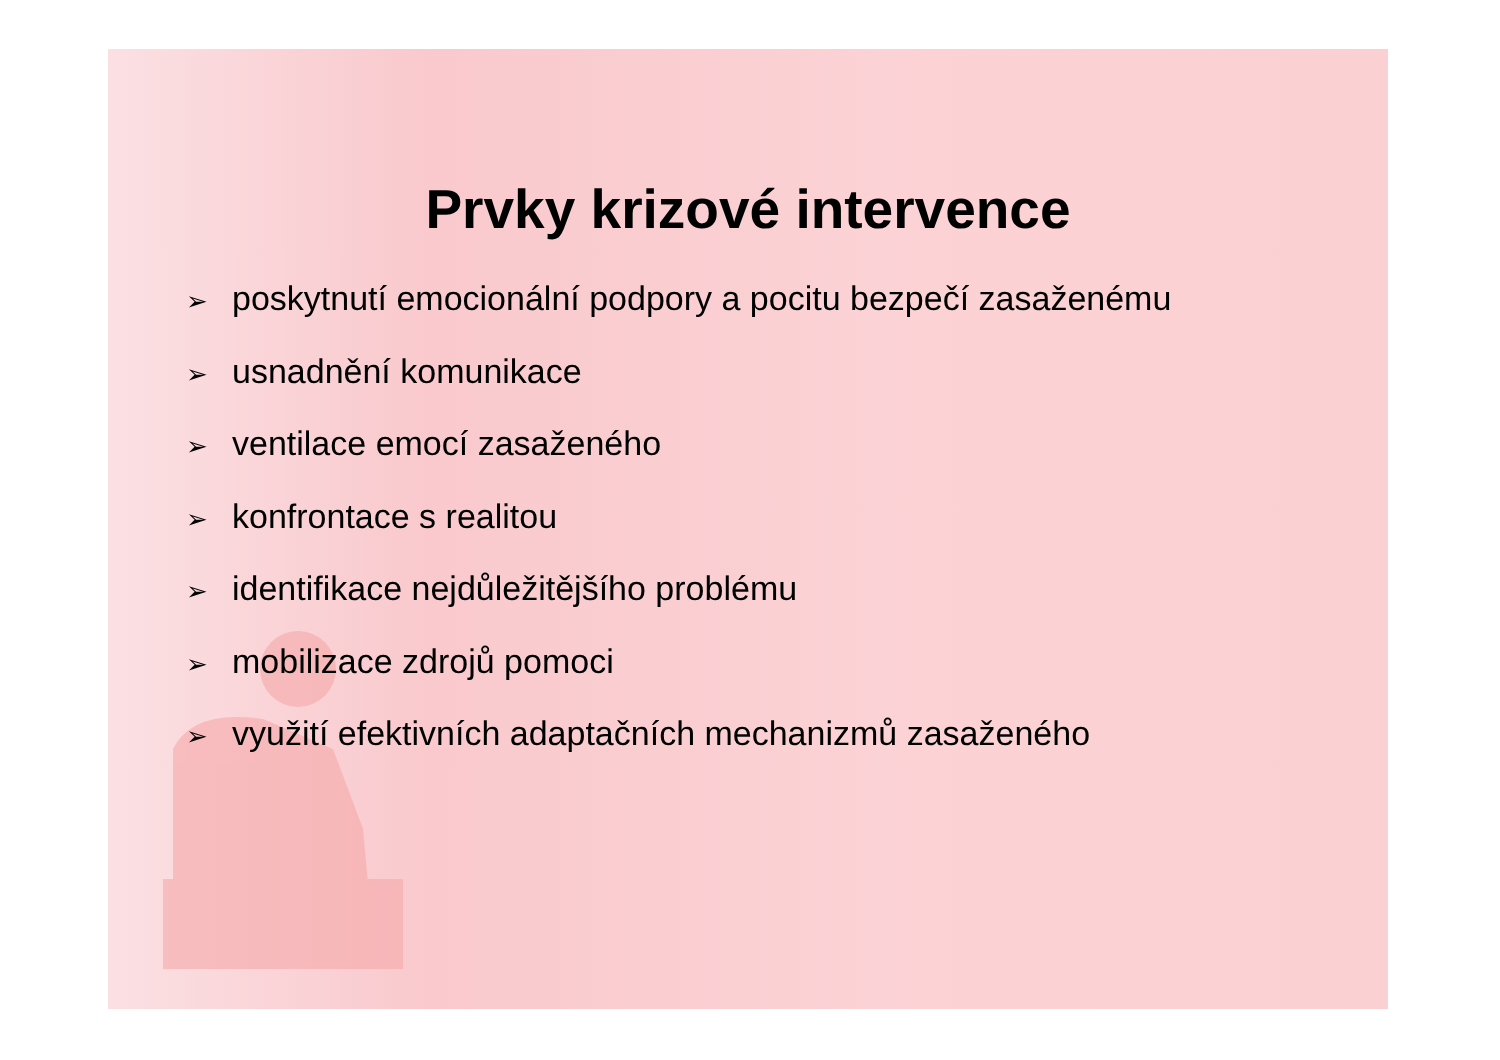Prvky krizové intervence
➢ poskytnutí emocionální podpory a pocitu bezpečí zasaženému
➢ usnadnění komunikace
➢ ventilace emocí zasaženého
➢ konfrontace s realitou
➢ identifikace nejdůležitějšího problému
➢ mobilizace zdrojů pomoci
➢ využití efektivních adaptačních mechanizmů zasaženého